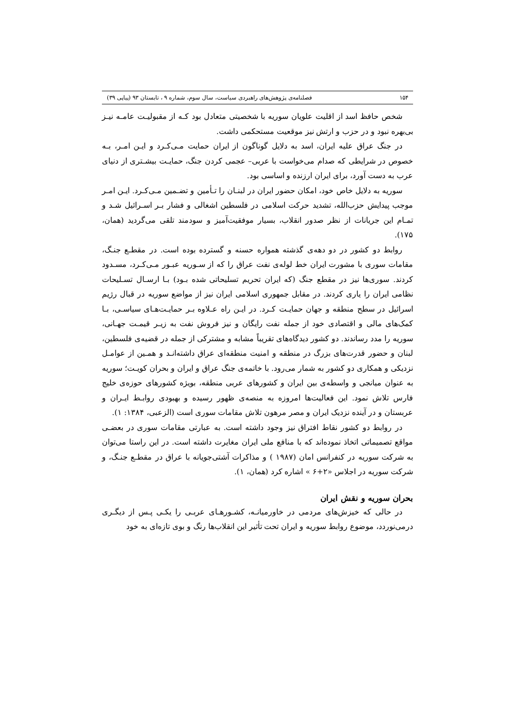۱۵۴ فصلنامه‌ی پژوهش‌های راهبردی سیاست، سال سوم، شماره ۹ ، تابستان ۹۳ (پیاپی ۳۹)
شخص حافظ اسد از اقلیت علویان سوریه با شخصیتی متعادل بود کـه از مقبولیـت عامـه نیـز بی‌بهره نبود و در حزب و ارتش نیز موقعیت مستحکمی داشت.
در جنگ عراق علیه ایران، اسد به دلایل گوناگون از ایران حمایت مـی‌کـرد و ایـن امـر، بـه خصوص در شرایطی که صدام می‌خواست با عربی– عجمی کردن جنگ، حمایـت بیشـتری از دنیای عرب به دست آورد، برای ایران ارزنده و اساسی بود.
سوریه به دلایل خاص خود، امکان حضور ایران در لبنـان را تـأمین و تضـمین مـی‌کـرد. ایـن امـر موجب پیدایش حزب‌الله، تشدید حرکت اسلامی در فلسطین اشغالی و فشار بـر اسـرائیل شـد و تمـام این جریانات از نظر صدور انقلاب، بسیار موفقیت‌آمیز و سودمند تلقی می‌گردید (همان، ۱۷۵).
روابط دو کشور در دو دهه‌ی گذشته همواره حسنه و گسترده بوده است. در مقطـع جنـگ، مقامات سوری با مشورت ایران خط لوله‌ی نفت عراق را که از سـوریه عبـور مـی‌کـرد، مسـدود کردند. سوری‌ها نیز در مقطع جنگ (که ایران تحریم تسلیحاتی شده بـود) بـا ارسـال تسـلیحات نظامی ایران را یاری کردند. در مقابل جمهوری اسلامی ایران نیز از مواضع سوریه در قبال رژیم اسرائیل در سطح منطقه و جهان حمایـت کـرد. در ایـن راه عـلاوه بـر حمایـت‌هـای سیاسـی، بـا کمک‌های مالی و اقتصادی خود از جمله نفت رایگان و نیز فروش نفت به زیـر قیمـت جهـانی، سوریه را مدد رساندند. دو کشور دیدگاه‌های تقریباً مشابه و مشترکی از جمله در قضیه‌ی فلسطین، لبنان و حضور قدرت‌های بزرگ در منطقه و امنیت منطقه‌ای عراق داشته‌انـد و همـین از عوامـل نزدیکی و همکاری دو کشور به شمار می‌رود. با خاتمه‌ی جنگ عراق و ایران و بحران کویـت؛ سوریه به عنوان میانجی و واسطه‌ی بین ایران و کشورهای عربی منطقه، بویژه کشورهای حوزه‌ی خلیج فارس تلاش نمود. این فعالیت‌ها امروزه به منصه‌ی ظهور رسیده و بهبودی روابـط ایـران و عربستان و در آینده نزدیک ایران و مصر مرهون تلاش مقامات سوری است (الزعبی، ۱۳۸۴: ۱).
در روابط دو کشور نقاط افتراق نیز وجود داشته است. به عبارتی مقامات سوری در بعضـی مواقع تصمیماتی اتخاذ نموده‌اند که با منافع ملی ایران مغایرت داشته است. در این راستا می‌توان به شرکت سوریه در کنفرانس امان (۱۹۸۷ ) و مذاکرات آشتی‌جویانه با عراق در مقطـع جنـگ، و شرکت سوریه در اجلاس «۲+۶ » اشاره کرد (همان، ۱).
بحران سوریه و نقش ایران
در حالی که خیزش‌های مردمی در خاورمیانـه، کشـورهـای عربـی را یکـی پـس از دیگـری درمی‌نوردد، موضوع روابط سوریه و ایران تحت تأثیر این انقلاب‌ها رنگ و بوی تازه‌ای به خود